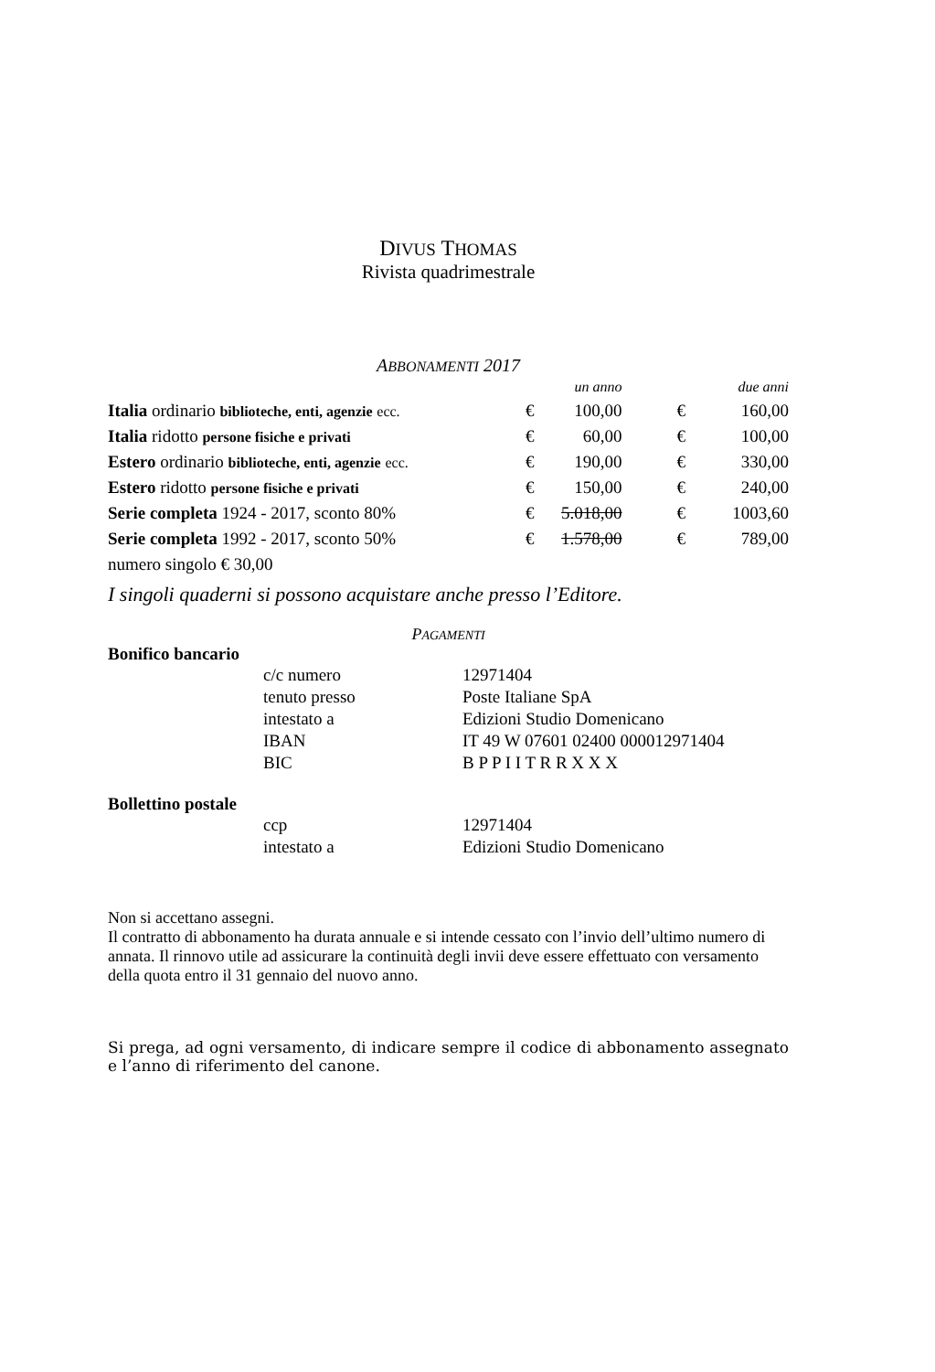DIVUS THOMAS
Rivista quadrimestrale
ABBONAMENTI 2017
| | un anno | | due anni | |
| Italia ordinario biblioteche, enti, agenzie ecc. | € | 100,00 | € | 160,00 |
| Italia ridotto persone fisiche e privati | € | 60,00 | € | 100,00 |
| Estero ordinario biblioteche, enti, agenzie ecc. | € | 190,00 | € | 330,00 |
| Estero ridotto persone fisiche e privati | € | 150,00 | € | 240,00 |
| Serie completa 1924 - 2017, sconto 80% | € | 5.018,00 | € | 1003,60 |
| Serie completa 1992 - 2017, sconto 50% | € | 1.578,00 | € | 789,00 |
| numero singolo € 30,00 | | | | |
I singoli quaderni si possono acquistare anche presso l’Editore.
PAGAMENTI
Bonifico bancario
| c/c numero | 12971404 |
| tenuto presso | Poste Italiane SpA |
| intestato a | Edizioni Studio Domenicano |
| IBAN | IT 49 W 07601 02400 000012971404 |
| BIC | B P P I I T R R X X X |
Bollettino postale
| ccp | 12971404 |
| intestato a | Edizioni Studio Domenicano |
Non si accettano assegni.
Il contratto di abbonamento ha durata annuale e si intende cessato con l’invio dell’ultimo numero di annata. Il rinnovo utile ad assicurare la continuità degli invii deve essere effettuato con versamento della quota entro il 31 gennaio del nuovo anno.
Si prega, ad ogni versamento, di indicare sempre il codice di abbonamento assegnato e l’anno di riferimento del canone.